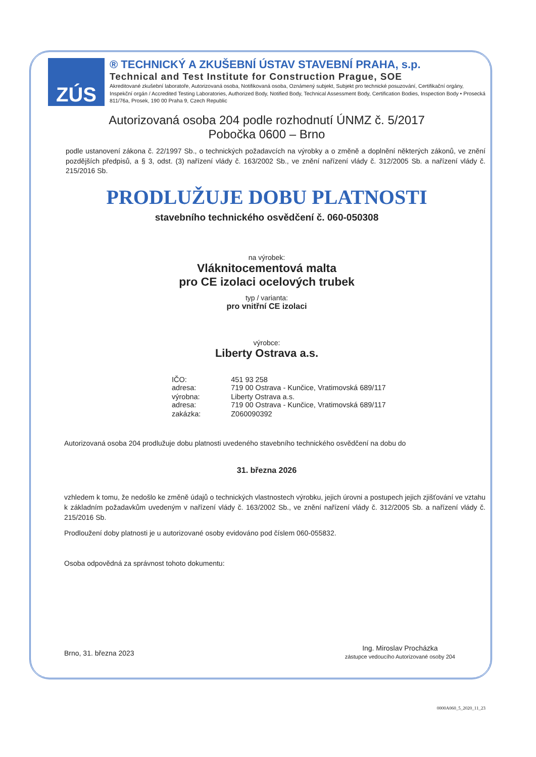ZÚS
® TECHNICKÝ A ZKUŠEBNÍ ÚSTAV STAVEBNÍ PRAHA, s.p.
Technical and Test Institute for Construction Prague, SOE
Akreditované zkušební laboratoře, Autorizovaná osoba, Notifikovaná osoba, Oznámený subjekt, Subjekt pro technické posuzování, Certifikační orgány, Inspekční orgán / Accredited Testing Laboratories, Authorized Body, Notified Body, Technical Assessment Body, Certification Bodies, Inspection Body • Prosecká 811/76a, Prosek, 190 00 Praha 9, Czech Republic
Autorizovaná osoba 204 podle rozhodnutí ÚNMZ č. 5/2017
Pobočka 0600 – Brno
podle ustanovení zákona č. 22/1997 Sb., o technických požadavcích na výrobky a o změně a doplnění některých zákonů, ve znění pozdějších předpisů, a § 3, odst. (3) nařízení vlády č. 163/2002 Sb., ve znění nařízení vlády č. 312/2005 Sb. a nařízení vlády č. 215/2016 Sb.
PRODLUŽUJE DOBU PLATNOSTI
stavebního technického osvědčení č. 060-050308
na výrobek:
Vláknitocementová malta
pro CE izolaci ocelových trubek
typ / varianta:
pro vnitřní CE izolaci
výrobce:
Liberty Ostrava a.s.
| IČO: adresa: | 451 93 258 719 00 Ostrava - Kunčice, Vratimovská 689/117 |
| výrobna: adresa: | Liberty Ostrava a.s. 719 00 Ostrava - Kunčice, Vratimovská 689/117 |
| zakázka: | Z060090392 |
Autorizovaná osoba 204 prodlužuje dobu platnosti uvedeného stavebního technického osvědčení na dobu do
31. března 2026
vzhledem k tomu, že nedošlo ke změně údajů o technických vlastnostech výrobku, jejich úrovni a postupech jejich zjišťování ve vztahu k základním požadavkům uvedeným v nařízení vlády č. 163/2002 Sb., ve znění nařízení vlády č. 312/2005 Sb. a nařízení vlády č. 215/2016 Sb.
Prodloužení doby platnosti je u autorizované osoby evidováno pod číslem 060-055832.
Osoba odpovědná za správnost tohoto dokumentu:
Brno, 31. března 2023
Ing. Miroslav Procházka
zástupce vedoucího Autorizované osoby 204
0000A060_5_2020_11_23